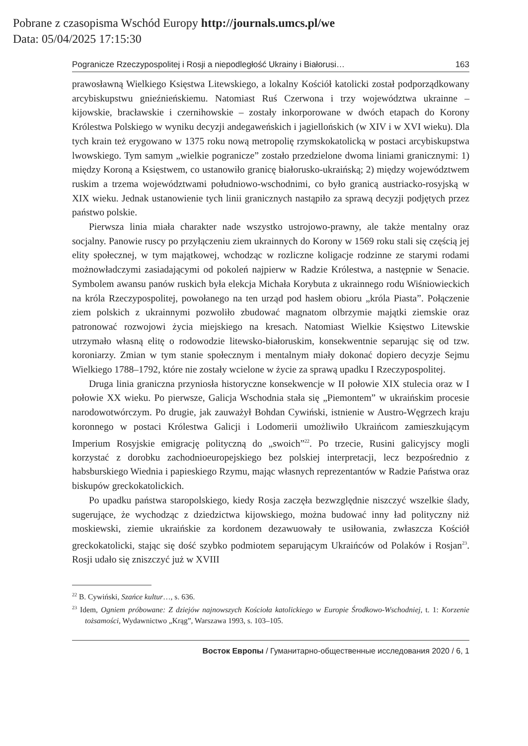Pobrane z czasopisma Wschód Europy http://journals.umcs.pl/we
Data: 05/04/2025 17:15:30
Pogranicze Rzeczypospolitej i Rosji a niepodległość Ukrainy i Białorusi… 163
prawosławną Wielkiego Księstwa Litewskiego, a lokalny Kościół katolicki został podporządkowany arcybiskupstwu gnieźnieńskiemu. Natomiast Ruś Czerwona i trzy województwa ukrainne – kijowskie, bracławskie i czernihowskie – zostały inkorporowane w dwóch etapach do Korony Królestwa Polskiego w wyniku decyzji andegaweńskich i jagiellońskich (w XIV i w XVI wieku). Dla tych krain też erygowano w 1375 roku nową metropolię rzymskokatolicką w postaci arcybiskupstwa lwowskiego. Tym samym „wielkie pogranicze” zostało przedzielone dwoma liniami granicznymi: 1) między Koroną a Księstwem, co ustanowiło granicę białorusko-ukraińską; 2) między województwem ruskim a trzema województwami południowo-wschodnimi, co było granicą austriacko-rosyjską w XIX wieku. Jednak ustanowienie tych linii granicznych nastąpiło za sprawą decyzji podjętych przez państwo polskie.
Pierwsza linia miała charakter nade wszystko ustrojowo-prawny, ale także mentalny oraz socjalny. Panowie ruscy po przyłączeniu ziem ukrainnych do Korony w 1569 roku stali się częścią jej elity społecznej, w tym majątkowej, wchodząc w rozliczne koligacje rodzinne ze starymi rodami możnowładczymi zasiadającymi od pokoleń najpierw w Radzie Królestwa, a następnie w Senacie. Symbolem awansu panów ruskich była elekcja Michała Korybuta z ukrainnego rodu Wiśniowieckich na króla Rzeczypospolitej, powołanego na ten urząd pod hasłem obioru „króla Piasta”. Połączenie ziem polskich z ukrainnymi pozwoliło zbudować magnatom olbrzymie majątki ziemskie oraz patronować rozwojowi życia miejskiego na kresach. Natomiast Wielkie Księstwo Litewskie utrzymało własną elitę o rodowodzie litewsko-białoruskim, konsekwentnie separując się od tzw. koroniarzy. Zmian w tym stanie społecznym i mentalnym miały dokonać dopiero decyzje Sejmu Wielkiego 1788–1792, które nie zostały wcielone w życie za sprawą upadku I Rzeczypospolitej.
Druga linia graniczna przyniosła historyczne konsekwencje w II połowie XIX stulecia oraz w I połowie XX wieku. Po pierwsze, Galicja Wschodnia stała się „Piemontem” w ukraińskim procesie narodowotwórczym. Po drugie, jak zauważył Bohdan Cywiński, istnienie w Austro-Węgrzech kraju koronnego w postaci Królestwa Galicji i Lodomerii umożliwiło Ukraińcom zamieszkującym Imperium Rosyjskie emigrację polityczną do „swoich”<sup>22</sup>. Po trzecie, Rusini galicyjscy mogli korzystać z dorobku zachodnioeuropejskiego bez polskiej interpretacji, lecz bezpośrednio z habsburskiego Wiednia i papieskiego Rzymu, mając własnych reprezentantów w Radzie Państwa oraz biskupów greckokatolickich.
Po upadku państwa staropolskiego, kiedy Rosja zaczęła bezwzględnie niszczyć wszelkie ślady, sugerujące, że wychodząc z dziedzictwa kijowskiego, można budować inny ład polityczny niż moskiewski, ziemie ukraińskie za kordonem dezawuowały te usiłowania, zwłaszcza Kościół greckokatolicki, stając się dość szybko podmiotem separującym Ukraińców od Polaków i Rosjan<sup>23</sup>. Rosji udało się zniszczyć już w XVIII
<sup>22</sup> B. Cywiński, Szańce kultur…, s. 636.
<sup>23</sup> Idem, Ogniem próbowane: Z dziejów najnowszych Kościoła katolickiego w Europie Środkowo-Wschodniej, t. 1: Korzenie tożsamości, Wydawnictwo „Krąg”, Warszawa 1993, s. 103–105.
Восток Европы / Гуманитарно-общественные исследования 2020 / 6, 1